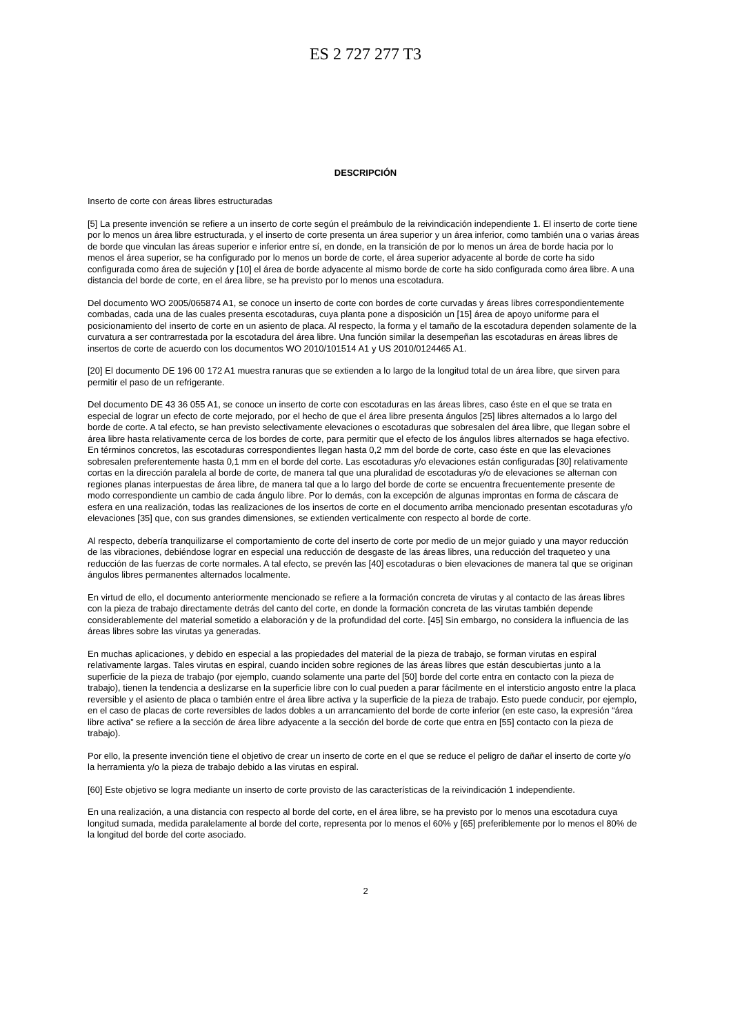ES 2 727 277 T3
DESCRIPCIÓN
Inserto de corte con áreas libres estructuradas
[5] La presente invención se refiere a un inserto de corte según el preámbulo de la reivindicación independiente 1. El inserto de corte tiene por lo menos un área libre estructurada, y el inserto de corte presenta un área superior y un área inferior, como también una o varias áreas de borde que vinculan las áreas superior e inferior entre sí, en donde, en la transición de por lo menos un área de borde hacia por lo menos el área superior, se ha configurado por lo menos un borde de corte, el área superior adyacente al borde de corte ha sido configurada como área de sujeción y [10] el área de borde adyacente al mismo borde de corte ha sido configurada como área libre. A una distancia del borde de corte, en el área libre, se ha previsto por lo menos una escotadura.
Del documento WO 2005/065874 A1, se conoce un inserto de corte con bordes de corte curvadas y áreas libres correspondientemente combadas, cada una de las cuales presenta escotaduras, cuya planta pone a disposición un [15] área de apoyo uniforme para el posicionamiento del inserto de corte en un asiento de placa. Al respecto, la forma y el tamaño de la escotadura dependen solamente de la curvatura a ser contrarrestada por la escotadura del área libre. Una función similar la desempeñan las escotaduras en áreas libres de insertos de corte de acuerdo con los documentos WO 2010/101514 A1 y US 2010/0124465 A1.
[20] El documento DE 196 00 172 A1 muestra ranuras que se extienden a lo largo de la longitud total de un área libre, que sirven para permitir el paso de un refrigerante.
Del documento DE 43 36 055 A1, se conoce un inserto de corte con escotaduras en las áreas libres, caso éste en el que se trata en especial de lograr un efecto de corte mejorado, por el hecho de que el área libre presenta ángulos [25] libres alternados a lo largo del borde de corte. A tal efecto, se han previsto selectivamente elevaciones o escotaduras que sobresalen del área libre, que llegan sobre el área libre hasta relativamente cerca de los bordes de corte, para permitir que el efecto de los ángulos libres alternados se haga efectivo. En términos concretos, las escotaduras correspondientes llegan hasta 0,2 mm del borde de corte, caso éste en que las elevaciones sobresalen preferentemente hasta 0,1 mm en el borde del corte. Las escotaduras y/o elevaciones están configuradas [30] relativamente cortas en la dirección paralela al borde de corte, de manera tal que una pluralidad de escotaduras y/o de elevaciones se alternan con regiones planas interpuestas de área libre, de manera tal que a lo largo del borde de corte se encuentra frecuentemente presente de modo correspondiente un cambio de cada ángulo libre. Por lo demás, con la excepción de algunas improntas en forma de cáscara de esfera en una realización, todas las realizaciones de los insertos de corte en el documento arriba mencionado presentan escotaduras y/o elevaciones [35] que, con sus grandes dimensiones, se extienden verticalmente con respecto al borde de corte.
Al respecto, debería tranquilizarse el comportamiento de corte del inserto de corte por medio de un mejor guiado y una mayor reducción de las vibraciones, debiéndose lograr en especial una reducción de desgaste de las áreas libres, una reducción del traqueteo y una reducción de las fuerzas de corte normales. A tal efecto, se prevén las [40] escotaduras o bien elevaciones de manera tal que se originan ángulos libres permanentes alternados localmente.
En virtud de ello, el documento anteriormente mencionado se refiere a la formación concreta de virutas y al contacto de las áreas libres con la pieza de trabajo directamente detrás del canto del corte, en donde la formación concreta de las virutas también depende considerablemente del material sometido a elaboración y de la profundidad del corte. [45] Sin embargo, no considera la influencia de las áreas libres sobre las virutas ya generadas.
En muchas aplicaciones, y debido en especial a las propiedades del material de la pieza de trabajo, se forman virutas en espiral relativamente largas. Tales virutas en espiral, cuando inciden sobre regiones de las áreas libres que están descubiertas junto a la superficie de la pieza de trabajo (por ejemplo, cuando solamente una parte del [50] borde del corte entra en contacto con la pieza de trabajo), tienen la tendencia a deslizarse en la superficie libre con lo cual pueden a parar fácilmente en el intersticio angosto entre la placa reversible y el asiento de placa o también entre el área libre activa y la superficie de la pieza de trabajo. Esto puede conducir, por ejemplo, en el caso de placas de corte reversibles de lados dobles a un arrancamiento del borde de corte inferior (en este caso, la expresión “área libre activa” se refiere a la sección de área libre adyacente a la sección del borde de corte que entra en [55] contacto con la pieza de trabajo).
Por ello, la presente invención tiene el objetivo de crear un inserto de corte en el que se reduce el peligro de dañar el inserto de corte y/o la herramienta y/o la pieza de trabajo debido a las virutas en espiral.
[60] Este objetivo se logra mediante un inserto de corte provisto de las características de la reivindicación 1 independiente.
En una realización, a una distancia con respecto al borde del corte, en el área libre, se ha previsto por lo menos una escotadura cuya longitud sumada, medida paralelamente al borde del corte, representa por lo menos el 60% y [65] preferiblemente por lo menos el 80% de la longitud del borde del corte asociado.
2